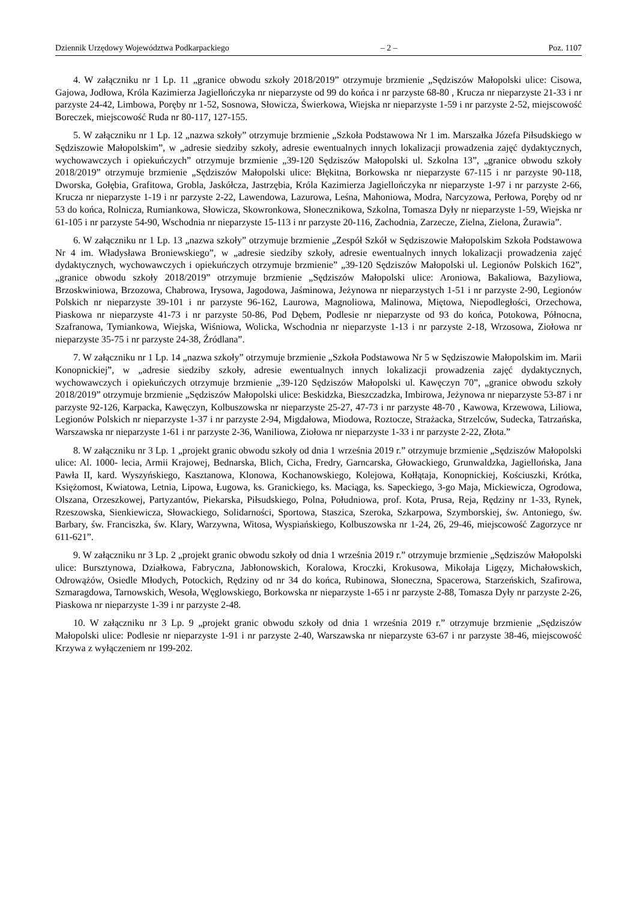Dziennik Urzędowy Województwa Podkarpackiego – 2 – Poz. 1107
4. W załączniku nr 1 Lp. 11 „granice obwodu szkoły 2018/2019” otrzymuje brzmienie „Sędziszów Małopolski ulice: Cisowa, Gajowa, Jodłowa, Króla Kazimierza Jagiellończyka nr nieparzyste od 99 do końca i nr parzyste 68-80 , Krucza nr nieparzyste 21-33 i nr parzyste 24-42, Limbowa, Poręby nr 1-52, Sosnowa, Słowicza, Świerkowa, Wiejska nr nieparzyste 1-59 i nr parzyste 2-52, miejscowość Boreczek, miejscowość Ruda nr 80-117, 127-155.
5. W załączniku nr 1 Lp. 12 „nazwa szkoły” otrzymuje brzmienie „Szkoła Podstawowa Nr 1 im. Marszałka Józefa Piłsudskiego w Sędziszowie Małopolskim”, w „adresie siedziby szkoły, adresie ewentualnych innych lokalizacji prowadzenia zajęć dydaktycznych, wychowawczych i opiekuńczych” otrzymuje brzmienie „39-120 Sędziszów Małopolski ul. Szkolna 13”, „granice obwodu szkoły 2018/2019” otrzymuje brzmienie „Sędziszów Małopolski ulice: Błękitna, Borkowska nr nieparzyste 67-115 i nr parzyste 90-118, Dworska, Gołębia, Grafitowa, Grobla, Jaskółcza, Jastrzębia, Króla Kazimierza Jagiellończyka nr nieparzyste 1-97 i nr parzyste 2-66, Krucza nr nieparzyste 1-19 i nr parzyste 2-22, Lawendowa, Lazurowa, Leśna, Mahoniowa, Modra, Narcyzowa, Perłowa, Poręby od nr 53 do końca, Rolnicza, Rumiankowa, Słowicza, Skowronkowa, Słonecznikowa, Szkolna, Tomasza Dyły nr nieparzyste 1-59, Wiejska nr 61-105 i nr parzyste 54-90, Wschodnia nr nieparzyste 15-113 i nr parzyste 20-116, Zachodnia, Zarzecze, Zielna, Zielona, Żurawia”.
6. W załączniku nr 1 Lp. 13 „nazwa szkoły” otrzymuje brzmienie „Zespół Szkół w Sędziszowie Małopolskim Szkoła Podstawowa Nr 4 im. Władysława Broniewskiego”, w „adresie siedziby szkoły, adresie ewentualnych innych lokalizacji prowadzenia zajęć dydaktycznych, wychowawczych i opiekuńczych otrzymuje brzmienie” „39-120 Sędziszów Małopolski ul. Legionów Polskich 162”, „granice obwodu szkoły 2018/2019” otrzymuje brzmienie „Sędziszów Małopolski ulice: Aroniowa, Bakaliowa, Bazyliowa, Brzoskwiniowa, Brzozowa, Chabrowa, Irysowa, Jagodowa, Jaśminowa, Jeżynowa nr nieparzystych 1-51 i nr parzyste 2-90, Legionów Polskich nr nieparzyste 39-101 i nr parzyste 96-162, Laurowa, Magnoliowa, Malinowa, Miętowa, Niepodległości, Orzechowa, Piaskowa nr nieparzyste 41-73 i nr parzyste 50-86, Pod Dębem, Podlesie nr nieparzyste od 93 do końca, Potokowa, Północna, Szafranowa, Tymiankowa, Wiejska, Wiśniowa, Wolicka, Wschodnia nr nieparzyste 1-13 i nr parzyste 2-18, Wrzosowa, Ziołowa nr nieparzyste 35-75 i nr parzyste 24-38, Źródlana”.
7. W załączniku nr 1 Lp. 14 „nazwa szkoły” otrzymuje brzmienie „Szkoła Podstawowa Nr 5 w Sędziszowie Małopolskim im. Marii Konopnickiej”, w „adresie siedziby szkoły, adresie ewentualnych innych lokalizacji prowadzenia zajęć dydaktycznych, wychowawczych i opiekuńczych otrzymuje brzmienie „39-120 Sędziszów Małopolski ul. Kawęczyn 70”, „granice obwodu szkoły 2018/2019” otrzymuje brzmienie „Sędziszów Małopolski ulice: Beskidzka, Bieszczadzka, Imbirowa, Jeżynowa nr nieparzyste 53-87 i nr parzyste 92-126, Karpacka, Kawęczyn, Kolbuszowska nr nieparzyste 25-27, 47-73 i nr parzyste 48-70 , Kawowa, Krzewowa, Liliowa, Legionów Polskich nr nieparzyste 1-37 i nr parzyste 2-94, Migdałowa, Miodowa, Roztocze, Strażacka, Strzelców, Sudecka, Tatrzańska, Warszawska nr nieparzyste 1-61 i nr parzyste 2-36, Waniliowa, Ziołowa nr nieparzyste 1-33 i nr parzyste 2-22, Złota.”
8. W załączniku nr 3 Lp. 1 „projekt granic obwodu szkoły od dnia 1 września 2019 r.” otrzymuje brzmienie „Sędziszów Małopolski ulice: Al. 1000- lecia, Armii Krajowej, Bednarska, Blich, Cicha, Fredry, Garncarska, Głowackiego, Grunwaldzka, Jagiellońska, Jana Pawła II, kard. Wyszyńskiego, Kasztanowa, Klonowa, Kochanowskiego, Kolejowa, Kołłątaja, Konopnickiej, Kościuszki, Krótka, Księżomost, Kwiatowa, Letnia, Lipowa, Ługowa, ks. Granickiego, ks. Maciąga, ks. Sapeckiego, 3-go Maja, Mickiewicza, Ogrodowa, Olszana, Orzeszkowej, Partyzantów, Piekarska, Piłsudskiego, Polna, Południowa, prof. Kota, Prusa, Reja, Rędziny nr 1-33, Rynek, Rzeszowska, Sienkiewicza, Słowackiego, Solidarności, Sportowa, Staszica, Szeroka, Szkarpowa, Szymborskiej, św. Antoniego, św. Barbary, św. Franciszka, św. Klary, Warzywna, Witosa, Wyspiańskiego, Kolbuszowska nr 1-24, 26, 29-46, miejscowość Zagorzyce nr 611-621”.
9. W załączniku nr 3 Lp. 2 „projekt granic obwodu szkoły od dnia 1 września 2019 r.” otrzymuje brzmienie „Sędziszów Małopolski ulice: Bursztynowa, Działkowa, Fabryczna, Jabłonowskich, Koralowa, Kroczki, Krokusowa, Mikołaja Ligęzy, Michałowskich, Odrowążów, Osiedle Młodych, Potockich, Rędziny od nr 34 do końca, Rubinowa, Słoneczna, Spacerowa, Starzeńskich, Szafirowa, Szmaragdowa, Tarnowskich, Wesoła, Węglowskiego, Borkowska nr nieparzyste 1-65 i nr parzyste 2-88, Tomasza Dyły nr parzyste 2-26, Piaskowa nr nieparzyste 1-39 i nr parzyste 2-48.
10. W załączniku nr 3 Lp. 9 „projekt granic obwodu szkoły od dnia 1 września 2019 r.” otrzymuje brzmienie „Sędziszów Małopolski ulice: Podlesie nr nieparzyste 1-91 i nr parzyste 2-40, Warszawska nr nieparzyste 63-67 i nr parzyste 38-46, miejscowość Krzywa z wyłączeniem nr 199-202.